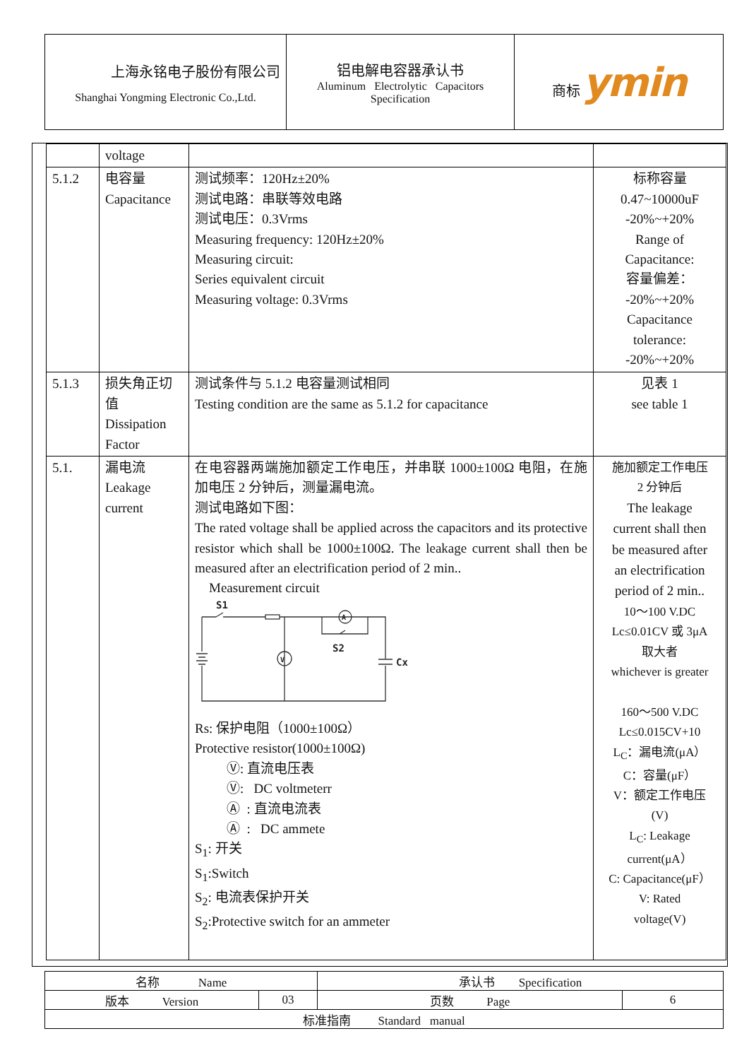| 上海永铭电子股份有限公司 Shanghai Yongming Electronic Co.,Ltd. | 铝电解电容器承认书 Aluminum Electrolytic Capacitors Specification | 商标 ymin |
| | voltage | | |
| 5.1.2 | 电容量 Capacitance | 测试频率：120Hz±20% 测试电路：串联等效电路 测试电压：0.3Vrms Measuring frequency: 120Hz±20% Measuring circuit: Series equivalent circuit Measuring voltage: 0.3Vrms | 标称容量 0.47~10000uF -20%~+20% Range of Capacitance: 容量偏差： -20%~+20% Capacitance tolerance: -20%~+20% |
| 5.1.3 | 损失角正切值 Dissipation Factor | 测试条件与 5.1.2 电容量测试相同 Testing condition are the same as 5.1.2 for capacitance | 见表 1 see table 1 |
| 5.1. | 漏电流 Leakage current | 在电容器两端施加额定工作电压，并串联 1000±100Ω 电阻，在施加电压 2 分钟后，测量漏电流。 测试电路如下图： The rated voltage shall be applied across the capacitors and its protective resistor which shall be 1000±100Ω. The leakage current shall then be measured after an electrification period of 2 min.. Measurement circuit S1 S2 Cx V A Rs: 保护电阻（1000±100Ω） Protective resistor(1000±100Ω) Ⓥ: 直流电压表 Ⓥ: DC voltmeterr Ⓐ : 直流电流表 Ⓐ : DC ammete S<sub>1</sub>: 开关 S<sub>1</sub>:Switch S<sub>2</sub>: 电流表保护开关 S<sub>2</sub>:Protective switch for an ammeter | 施加额定工作电压 2 分钟后 The leakage current shall then be measured after an electrification period of 2 min.. 10～100 V.DC Lc≤0.01CV 或 3μA 取大者 whichever is greater 160～500 V.DC Lc≤0.015CV+10 L<sub>C</sub>：漏电流(μA） C：容量(μF） V：额定工作电压 (V) L<sub>C</sub>: Leakage current(μA） C: Capacitance(μF） V: Rated voltage(V) |
| 名称 Name | | 承认书 Specification | |
| 版本 Version | 03 | 页数 Page | 6 |
| 标准指南 Standard manual | | | |